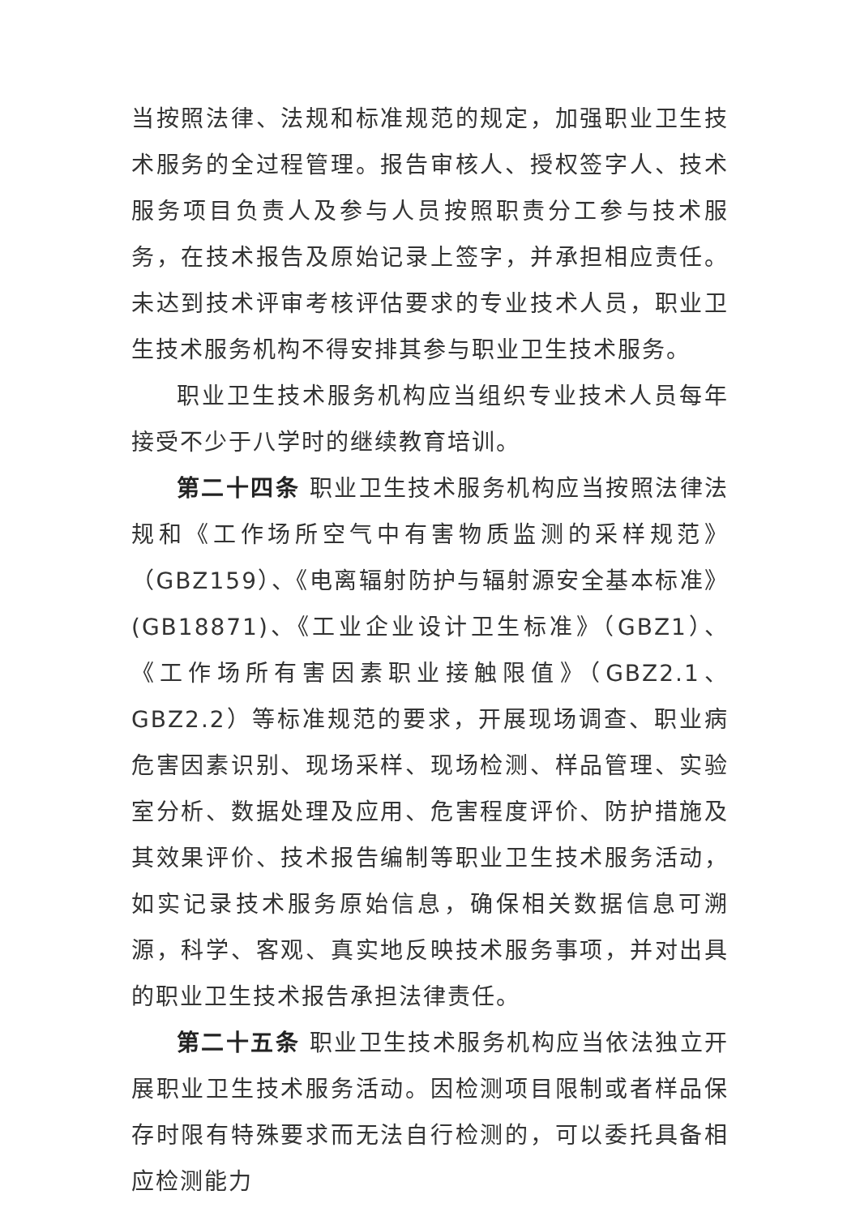当按照法律、法规和标准规范的规定，加强职业卫生技术服务的全过程管理。报告审核人、授权签字人、技术服务项目负责人及参与人员按照职责分工参与技术服务，在技术报告及原始记录上签字，并承担相应责任。未达到技术评审考核评估要求的专业技术人员，职业卫生技术服务机构不得安排其参与职业卫生技术服务。
职业卫生技术服务机构应当组织专业技术人员每年接受不少于八学时的继续教育培训。
第二十四条 职业卫生技术服务机构应当按照法律法规和《工作场所空气中有害物质监测的采样规范》（GBZ159）、《电离辐射防护与辐射源安全基本标准》(GB18871)、《工业企业设计卫生标准》（GBZ1）、《工作场所有害因素职业接触限值》（GBZ2.1、GBZ2.2）等标准规范的要求，开展现场调查、职业病危害因素识别、现场采样、现场检测、样品管理、实验室分析、数据处理及应用、危害程度评价、防护措施及其效果评价、技术报告编制等职业卫生技术服务活动，如实记录技术服务原始信息，确保相关数据信息可溯源，科学、客观、真实地反映技术服务事项，并对出具的职业卫生技术报告承担法律责任。
第二十五条 职业卫生技术服务机构应当依法独立开展职业卫生技术服务活动。因检测项目限制或者样品保存时限有特殊要求而无法自行检测的，可以委托具备相应检测能力